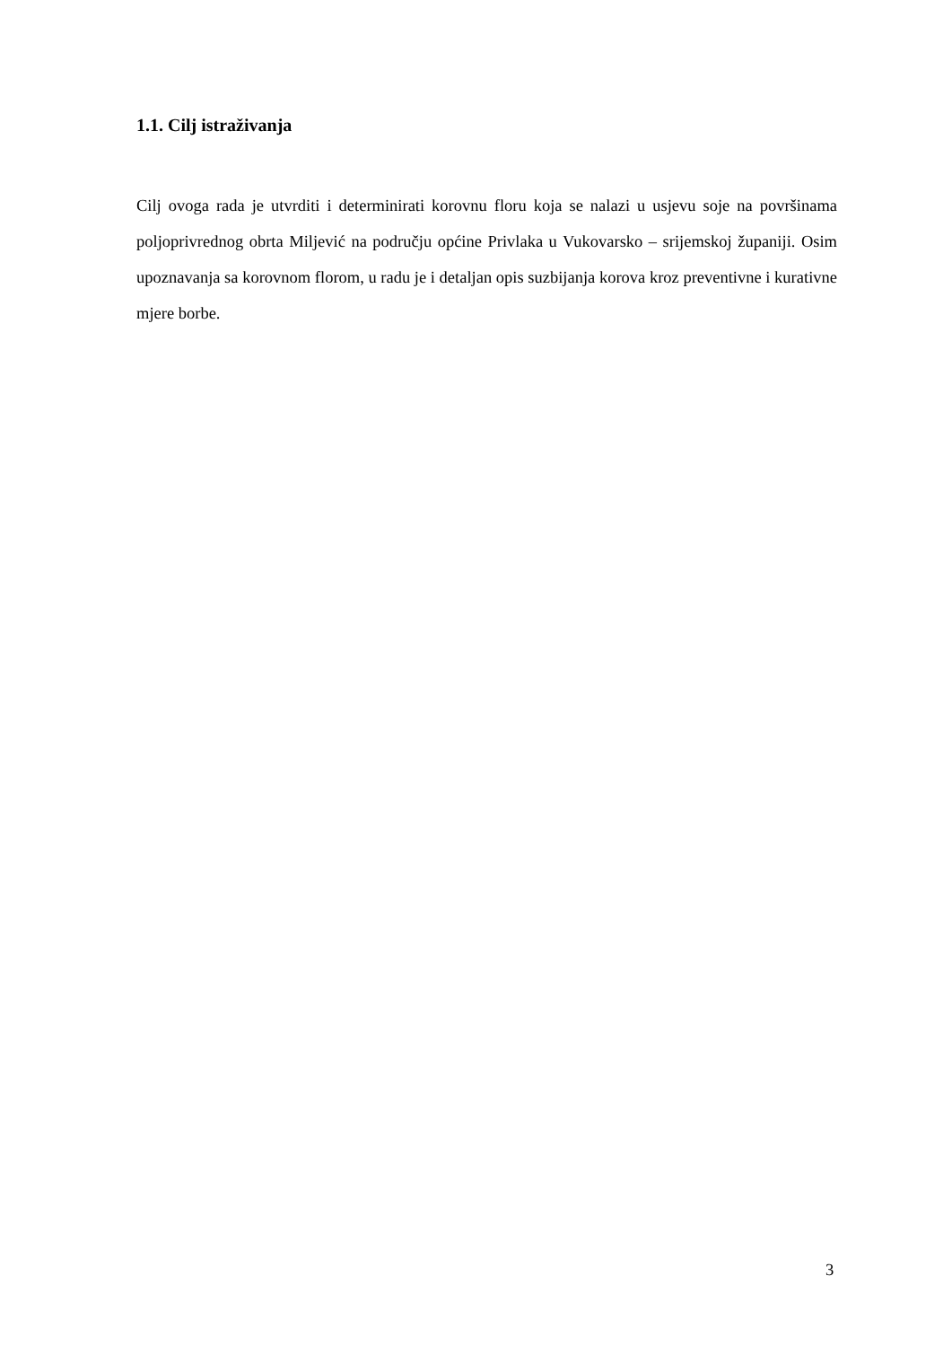1.1. Cilj istraživanja
Cilj ovoga rada je utvrditi i determinirati korovnu floru koja se nalazi u usjevu soje na površinama poljoprivrednog obrta Miljević na području općine Privlaka u Vukovarsko – srijemskoj županiji. Osim upoznavanja sa korovnom florom, u radu je i detaljan opis suzbijanja korova kroz preventivne i kurativne mjere borbe.
3